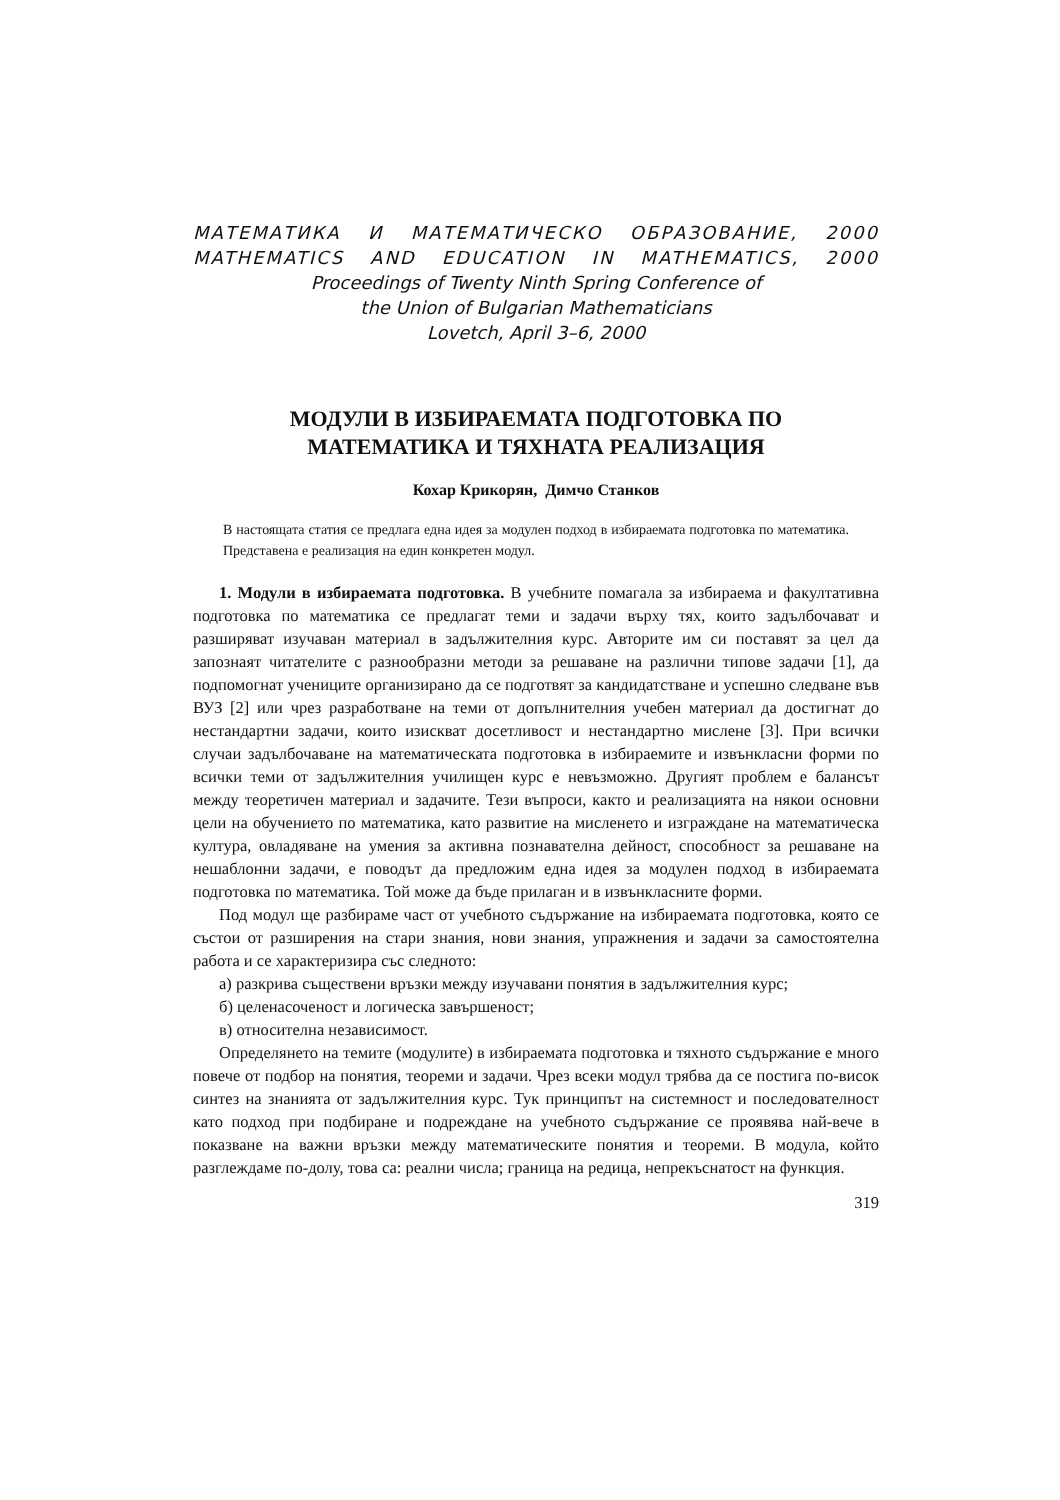МАТЕМАТИКА И МАТЕМАТИЧЕСКО ОБРАЗОВАНИЕ, 2000
MATHEMATICS AND EDUCATION IN MATHEMATICS, 2000
Proceedings of Twenty Ninth Spring Conference of
the Union of Bulgarian Mathematicians
Lovetch, April 3–6, 2000
МОДУЛИ В ИЗБИРАЕМАТА ПОДГОТОВКА ПО
МАТЕМАТИКА И ТЯХНАТА РЕАЛИЗАЦИЯ
Кохар Крикорян, Димчо Станков
В настоящата статия се предлага една идея за модулен подход в избираемата подготовка по математика. Представена е реализация на един конкретен модул.
1. Модули в избираемата подготовка. В учебните помагала за избираема и факултативна подготовка по математика се предлагат теми и задачи върху тях, които задълбочават и разширяват изучаван материал в задължителния курс. Авторите им си поставят за цел да запознаят читателите с разнообразни методи за решаване на различни типове задачи [1], да подпомогнат учениците организирано да се подготвят за кандидатстване и успешно следване във ВУЗ [2] или чрез разработване на теми от допълнителния учебен материал да достигнат до нестандартни задачи, които изискват досетливост и нестандартно мислене [3]. При всички случаи задълбочаване на математическата подготовка в избираемите и извънкласни форми по всички теми от задължителния училищен курс е невъзможно. Другият проблем е балансът между теоретичен материал и задачите. Тези въпроси, както и реализацията на някои основни цели на обучението по математика, като развитие на мисленето и изграждане на математическа култура, овладяване на умения за активна познавателна дейност, способност за решаване на нешаблонни задачи, е поводът да предложим една идея за модулен подход в избираемата подготовка по математика. Той може да бъде прилаган и в извънкласните форми.
Под модул ще разбираме част от учебното съдържание на избираемата подготовка, която се състои от разширения на стари знания, нови знания, упражнения и задачи за самостоятелна работа и се характеризира със следното:
а) разкрива съществени връзки между изучавани понятия в задължителния курс;
б) целенасоченост и логическа завършеност;
в) относителна независимост.
Определянето на темите (модулите) в избираемата подготовка и тяхното съдържание е много повече от подбор на понятия, теореми и задачи. Чрез всеки модул трябва да се постига по-висок синтез на знанията от задължителния курс. Тук принципът на системност и последователност като подход при подбиране и подреждане на учебното съдържание се проявява най-вече в показване на важни връзки между математическите понятия и теореми. В модула, който разглеждаме по-долу, това са: реални числа; граница на редица, непрекъснатост на функция.
319